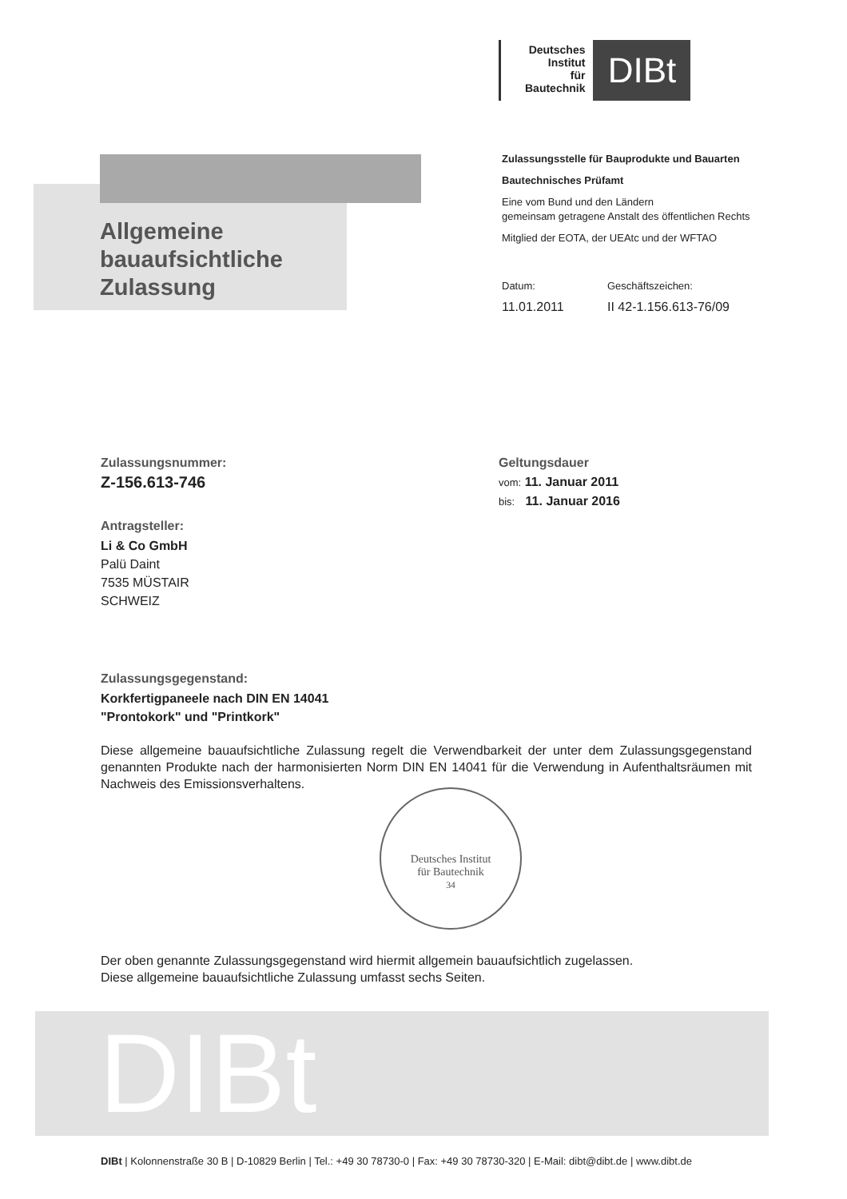Deutsches
Institut
für
Bautechnik
DIBt
Allgemeine
bauaufsichtliche
Zulassung
Zulassungsstelle für Bauprodukte und Bauarten
Bautechnisches Prüfamt
Eine vom Bund und den Ländern
gemeinsam getragene Anstalt des öffentlichen Rechts
Mitglied der EOTA, der UEAtc und der WFTAO
Datum: Geschäftszeichen:
11.01.2011 II 42-1.156.613-76/09
Zulassungsnummer:
Z-156.613-746
Antragsteller:
Li & Co GmbH
Palü Daint
7535 MÜSTAIR
SCHWEIZ
Geltungsdauer
vom: 11. Januar 2011
bis: 11. Januar 2016
Zulassungsgegenstand:
Korkfertigpaneele nach DIN EN 14041
"Prontokork" und "Printkork"
Diese allgemeine bauaufsichtliche Zulassung regelt die Verwendbarkeit der unter dem Zulassungs­gegenstand genannten Produkte nach der harmonisierten Norm DIN EN 14041 für die Verwendung in Aufenthaltsräumen mit Nachweis des Emissionsverhaltens.
Der oben genannte Zulassungsgegenstand wird hiermit allgemein bauaufsichtlich zugelassen.
Diese allgemeine bauaufsichtliche Zulassung umfasst sechs Seiten.
Deutsches Institut
für Bautechnik
34
DIBt
DIBt | Kolonnenstraße 30 B | D-10829 Berlin | Tel.: +49 30 78730-0 | Fax: +49 30 78730-320 | E-Mail: dibt@dibt.de | www.dibt.de